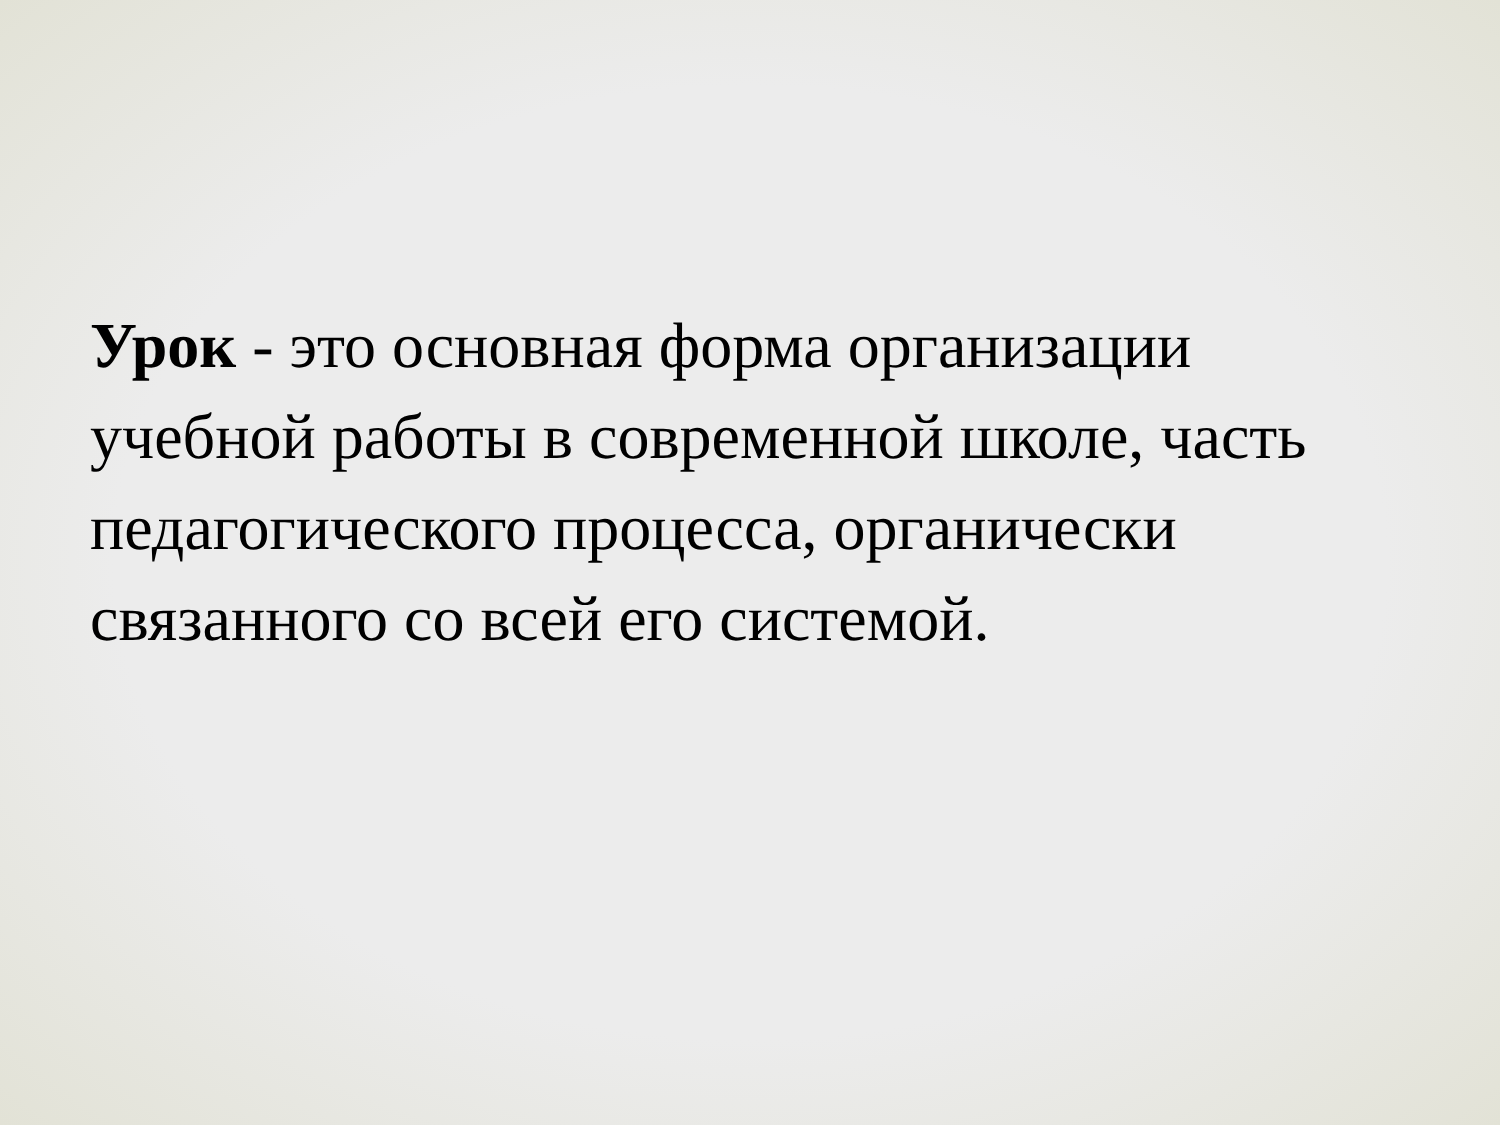Урок - это основная форма организации учебной работы в современной школе, часть педагогического процесса, органически связанного со всей его системой.